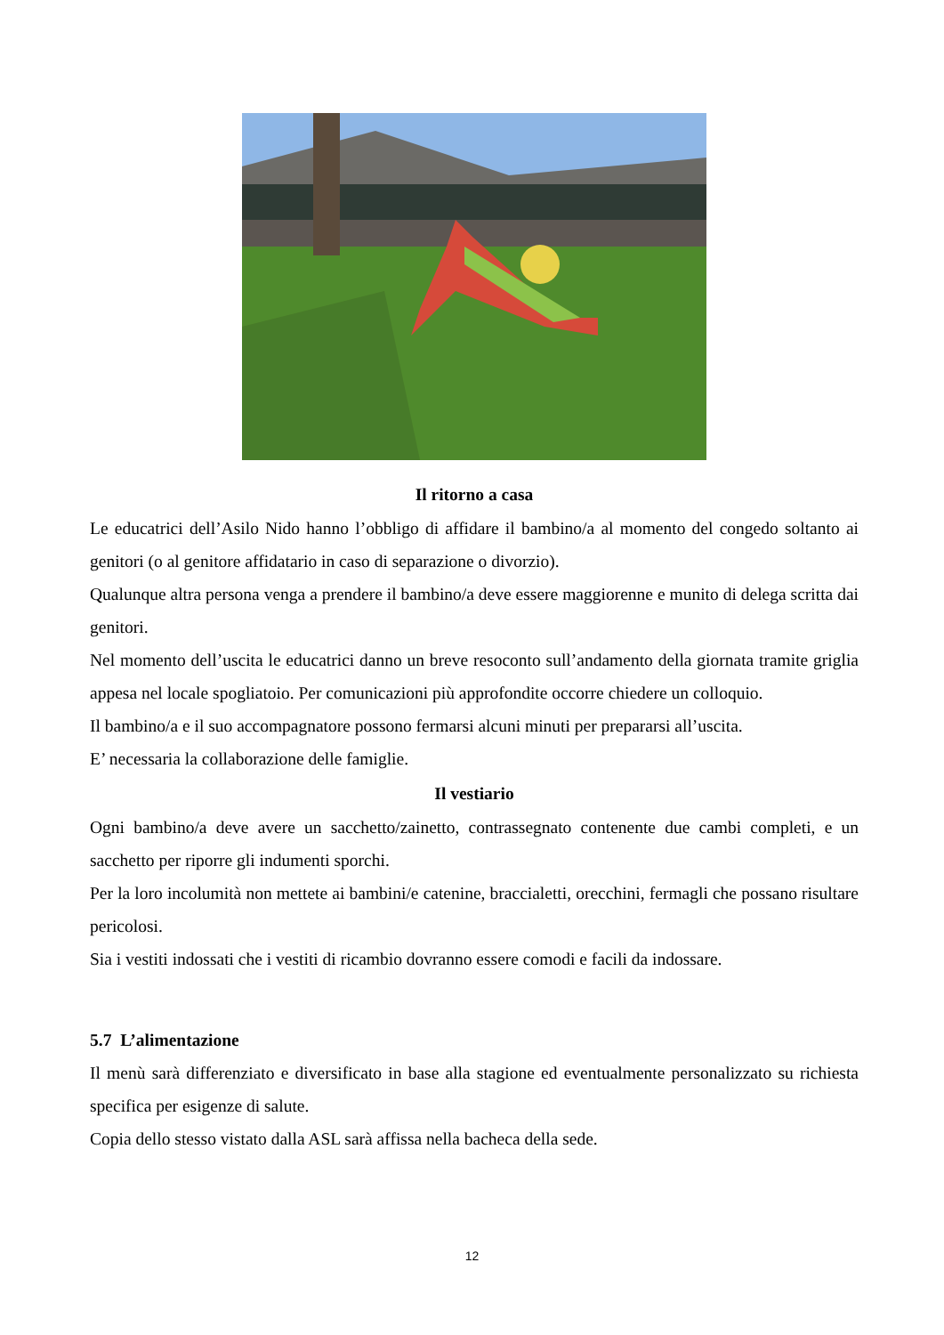Il ritorno a casa
Le educatrici dell’Asilo Nido hanno l’obbligo di affidare il bambino/a al momento del congedo soltanto ai genitori (o al genitore affidatario in caso di separazione o divorzio).
Qualunque altra persona venga a prendere il bambino/a deve essere maggiorenne e munito di delega scritta dai genitori.
Nel momento dell’uscita le educatrici danno un breve resoconto sull’andamento della giornata tramite griglia appesa nel locale spogliatoio. Per comunicazioni più approfondite occorre chiedere un colloquio.
Il bambino/a e il suo accompagnatore possono fermarsi alcuni minuti per prepararsi all’uscita.
E’ necessaria la collaborazione delle famiglie.
Il vestiario
Ogni bambino/a deve avere un sacchetto/zainetto, contrassegnato contenente due cambi completi, e un sacchetto per riporre gli indumenti sporchi.
Per la loro incolumità non mettete ai bambini/e catenine, braccialetti, orecchini, fermagli che possano risultare pericolosi.
Sia i vestiti indossati che i vestiti di ricambio dovranno essere comodi e facili da indossare.
5.7 L’alimentazione
Il menù sarà differenziato e diversificato in base alla stagione ed eventualmente personalizzato su richiesta specifica per esigenze di salute.
Copia dello stesso vistato dalla ASL sarà affissa nella bacheca della sede.
12